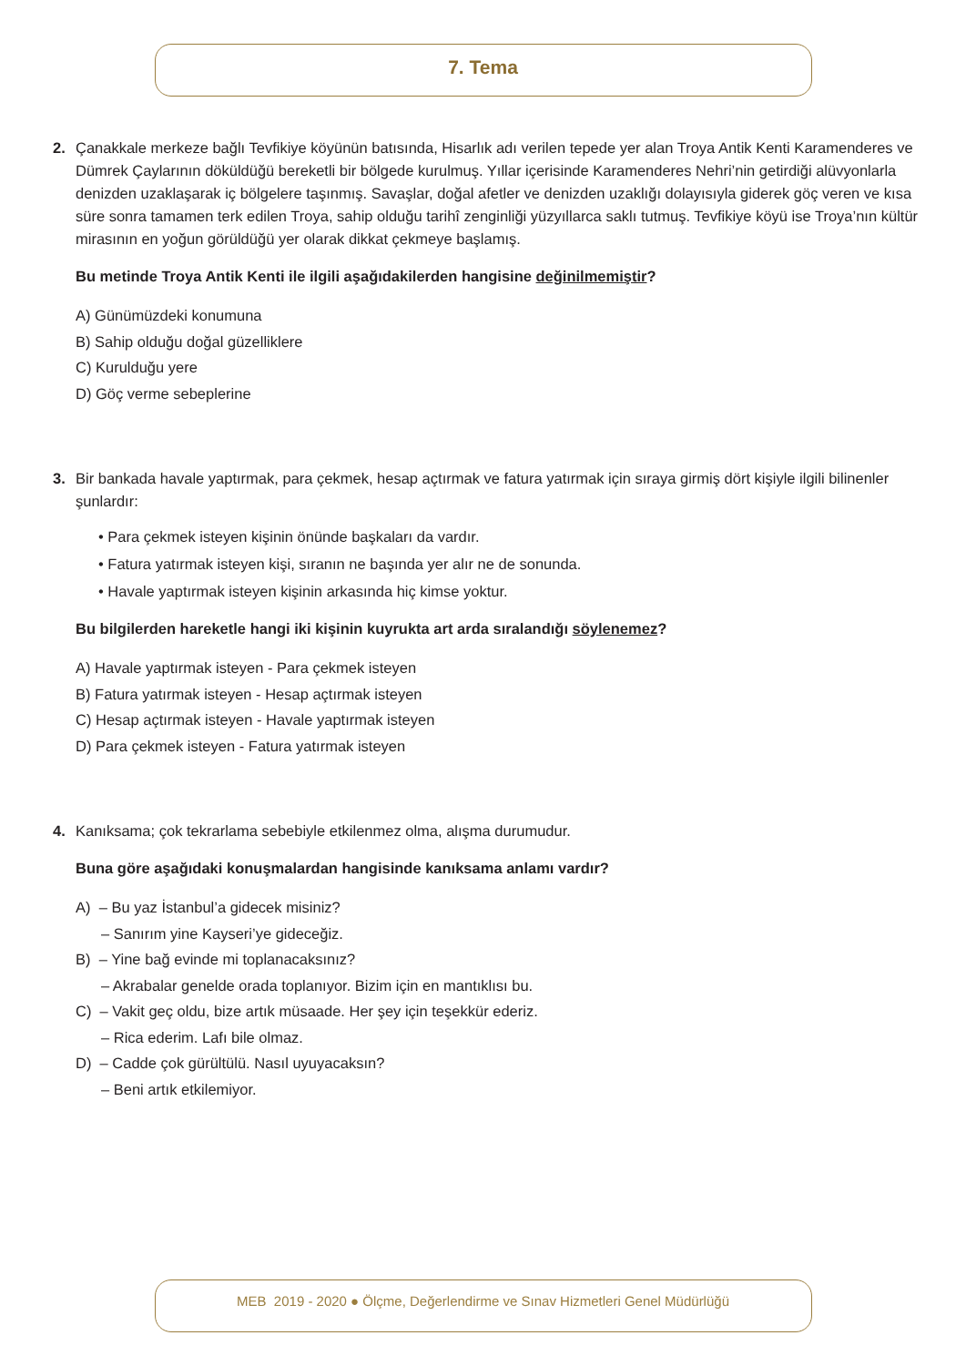7. Tema
2. Çanakkale merkeze bağlı Tevfikiye köyünün batısında, Hisarlık adı verilen tepede yer alan Troya Antik Kenti Karamenderes ve Dümrek Çaylarının döküldüğü bereketli bir bölgede kurulmuş. Yıllar içerisinde Karamenderes Nehri’nin getirdiği alüvyonlarla denizden uzaklaşarak iç bölgelere taşınmış. Savaşlar, doğal afetler ve denizden uzaklığı dolayısıyla giderek göç veren ve kısa süre sonra tamamen terk edilen Troya, sahip olduğu tarihî zenginliği yüzyıllarca saklı tutmuş. Tevfikiye köyü ise Troya’nın kültür mirasının en yoğun görüldüğü yer olarak dikkat çekmeye başlamış.
Bu metinde Troya Antik Kenti ile ilgili aşağıdakilerden hangisine değinilmemiştir?
A) Günümüzdeki konumuna
B) Sahip olduğu doğal güzelliklere
C) Kurulduğu yere
D) Göç verme sebeplerine
3. Bir bankada havale yaptırmak, para çekmek, hesap açtırmak ve fatura yatırmak için sıraya girmiş dört kişiyle ilgili bilinenler şunlardır:
• Para çekmek isteyen kişinin önünde başkaları da vardır.
• Fatura yatırmak isteyen kişi, sıranın ne başında yer alır ne de sonunda.
• Havale yaptırmak isteyen kişinin arkasında hiç kimse yoktur.
Bu bilgilerden hareketle hangi iki kişinin kuyrukta art arda sıralandığı söylenemez?
A) Havale yaptırmak isteyen - Para çekmek isteyen
B) Fatura yatırmak isteyen - Hesap açtırmak isteyen
C) Hesap açtırmak isteyen - Havale yaptırmak isteyen
D) Para çekmek isteyen - Fatura yatırmak isteyen
4. Kanıksama; çok tekrarlama sebebiyle etkilenmez olma, alışma durumudur.
Buna göre aşağıdaki konuşmalardan hangisinde kanıksama anlamı vardır?
A) – Bu yaz İstanbul’a gidecek misiniz?
– Sanırım yine Kayseri’ye gideceğiz.
B) – Yine bağ evinde mi toplanacaksınız?
– Akrabalar genelde orada toplanıyor. Bizim için en mantıklısı bu.
C) – Vakit geç oldu, bize artık müsaade. Her şey için teşekkür ederiz.
– Rica ederim. Lafı bile olmaz.
D) – Cadde çok gürültülü. Nasıl uyuyacaksın?
– Beni artık etkilemiyor.
MEB 2019 - 2020 ● Ölçme, Değerlendirme ve Sınav Hizmetleri Genel Müdürlüğü